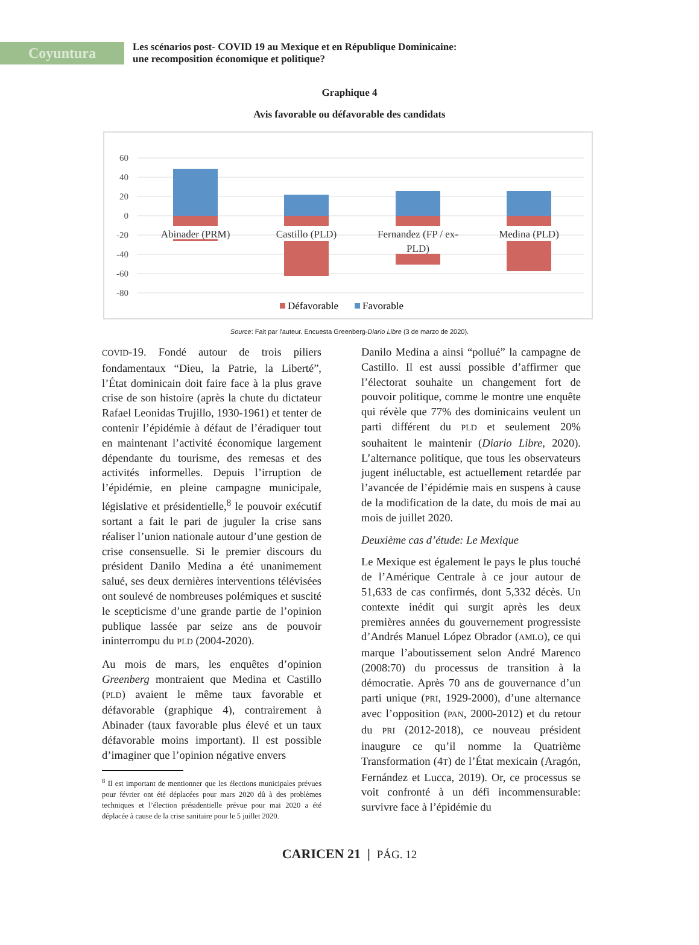Coyuntura
Les scénarios post- COVID 19 au Mexique et en République Dominicaine:
une recomposition économique et politique?
Graphique 4
Avis favorable ou défavorable des candidats
60
40
20
0
-20
-40
-60
-80
Abinader (PRM)
Castillo (PLD)
Fernandez (FP / ex-
PLD)
Medina (PLD)
Défavorable
Favorable
Source: Fait par l'auteur. Encuesta Greenberg-Diario Libre (3 de marzo de 2020).
COVID-19. Fondé autour de trois piliers fondamentaux “Dieu, la Patrie, la Liberté”, l’État dominicain doit faire face à la plus grave crise de son histoire (après la chute du dictateur Rafael Leonidas Trujillo, 1930-1961) et tenter de contenir l’épidémie à défaut de l’éradiquer tout en maintenant l’activité économique largement dépendante du tourisme, des remesas et des activités informelles. Depuis l’irruption de l’épidémie, en pleine campagne municipale, législative et présidentielle,<sup>8</sup> le pouvoir exécutif sortant a fait le pari de juguler la crise sans réaliser l’union nationale autour d’une gestion de crise consensuelle. Si le premier discours du président Danilo Medina a été unanimement salué, ses deux dernières interventions télévisées ont soulevé de nombreuses polémiques et suscité le scepticisme d’une grande partie de l’opinion publique lassée par seize ans de pouvoir ininterrompu du PLD (2004-2020).
Au mois de mars, les enquêtes d’opinion Greenberg montraient que Medina et Castillo (PLD) avaient le même taux favorable et défavorable (graphique 4), contrairement à Abinader (taux favorable plus élevé et un taux défavorable moins important). Il est possible d’imaginer que l’opinion négative envers
<sup>8</sup> Il est important de mentionner que les élections municipales prévues pour février ont été déplacées pour mars 2020 dû à des problèmes techniques et l’élection présidentielle prévue pour mai 2020 a été déplacée à cause de la crise sanitaire pour le 5 juillet 2020.
Danilo Medina a ainsi “pollué” la campagne de Castillo. Il est aussi possible d’affirmer que l’électorat souhaite un changement fort de pouvoir politique, comme le montre une enquête qui révèle que 77% des dominicains veulent un parti différent du PLD et seulement 20% souhaitent le maintenir (Diario Libre, 2020). L’alternance politique, que tous les observateurs jugent inéluctable, est actuellement retardée par l’avancée de l’épidémie mais en suspens à cause de la modification de la date, du mois de mai au mois de juillet 2020.
Deuxième cas d’étude: Le Mexique
Le Mexique est également le pays le plus touché de l’Amérique Centrale à ce jour autour de 51,633 de cas confirmés, dont 5,332 décès. Un contexte inédit qui surgit après les deux premières années du gouvernement progressiste d’Andrés Manuel López Obrador (AMLO), ce qui marque l’aboutissement selon André Marenco (2008:70) du processus de transition à la démocratie. Après 70 ans de gouvernance d’un parti unique (PRI, 1929-2000), d’une alternance avec l’opposition (PAN, 2000-2012) et du retour du PRI (2012-2018), ce nouveau président inaugure ce qu’il nomme la Quatrième Transformation (4T) de l’État mexicain (Aragón, Fernández et Lucca, 2019). Or, ce processus se voit confronté à un défi incommensurable: survivre face à l’épidémie du
CARICEN 21 | PÁG. 12